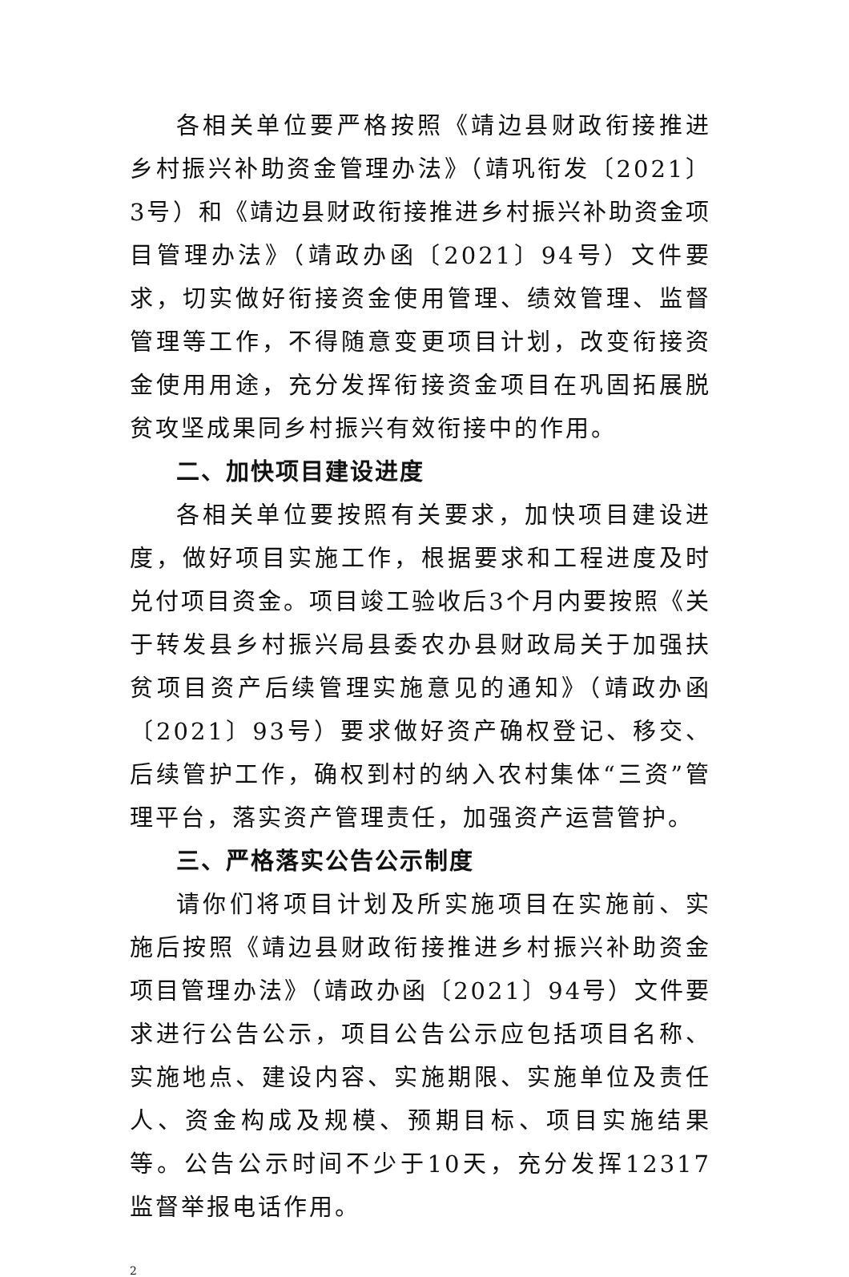各相关单位要严格按照《靖边县财政衔接推进乡村振兴补助资金管理办法》（靖巩衔发〔2021〕3号）和《靖边县财政衔接推进乡村振兴补助资金项目管理办法》（靖政办函〔2021〕94号）文件要求，切实做好衔接资金使用管理、绩效管理、监督管理等工作，不得随意变更项目计划，改变衔接资金使用用途，充分发挥衔接资金项目在巩固拓展脱贫攻坚成果同乡村振兴有效衔接中的作用。
二、加快项目建设进度
各相关单位要按照有关要求，加快项目建设进度，做好项目实施工作，根据要求和工程进度及时兑付项目资金。项目竣工验收后3个月内要按照《关于转发县乡村振兴局县委农办县财政局关于加强扶贫项目资产后续管理实施意见的通知》（靖政办函〔2021〕93号）要求做好资产确权登记、移交、后续管护工作，确权到村的纳入农村集体“三资”管理平台，落实资产管理责任，加强资产运营管护。
三、严格落实公告公示制度
请你们将项目计划及所实施项目在实施前、实施后按照《靖边县财政衔接推进乡村振兴补助资金项目管理办法》（靖政办函〔2021〕94号）文件要求进行公告公示，项目公告公示应包括项目名称、实施地点、建设内容、实施期限、实施单位及责任人、资金构成及规模、预期目标、项目实施结果等。公告公示时间不少于10天，充分发挥12317监督举报电话作用。
2